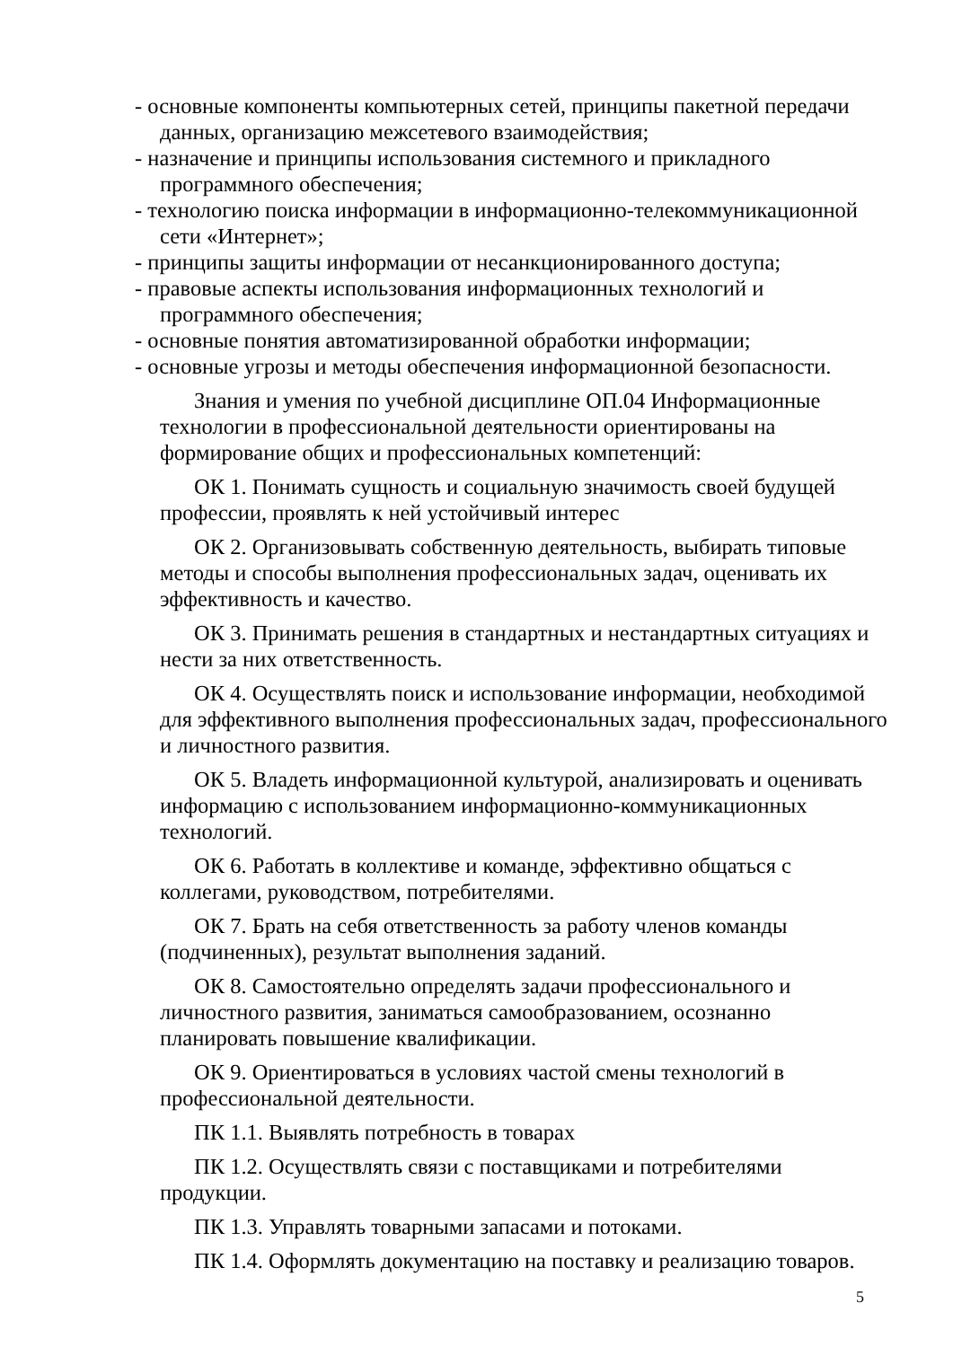- основные компоненты компьютерных сетей, принципы пакетной передачи данных, организацию межсетевого взаимодействия;
- назначение и принципы использования системного и прикладного программного обеспечения;
- технологию поиска информации в информационно-телекоммуникационной сети «Интернет»;
- принципы защиты информации от несанкционированного доступа;
- правовые аспекты использования информационных технологий и программного обеспечения;
- основные понятия автоматизированной обработки информации;
- основные угрозы и методы обеспечения информационной безопасности.
Знания и умения по учебной дисциплине ОП.04 Информационные технологии в профессиональной деятельности ориентированы на формирование общих и профессиональных компетенций:
ОК 1. Понимать сущность и социальную значимость своей будущей профессии, проявлять к ней устойчивый интерес
ОК 2. Организовывать собственную деятельность, выбирать типовые методы и способы выполнения профессиональных задач, оценивать их эффективность и качество.
ОК 3. Принимать решения в стандартных и нестандартных ситуациях и нести за них ответственность.
ОК 4. Осуществлять поиск и использование информации, необходимой для эффективного выполнения профессиональных задач, профессионального и личностного развития.
ОК 5. Владеть информационной культурой, анализировать и оценивать информацию с использованием информационно-коммуникационных технологий.
ОК 6. Работать в коллективе и команде, эффективно общаться с коллегами, руководством, потребителями.
ОК 7. Брать на себя ответственность за работу членов команды (подчиненных), результат выполнения заданий.
ОК 8. Самостоятельно определять задачи профессионального и личностного развития, заниматься самообразованием, осознанно планировать повышение квалификации.
ОК 9. Ориентироваться в условиях частой смены технологий в профессиональной деятельности.
ПК 1.1. Выявлять потребность в товарах
ПК 1.2. Осуществлять связи с поставщиками и потребителями продукции.
ПК 1.3. Управлять товарными запасами и потоками.
ПК 1.4. Оформлять документацию на поставку и реализацию товаров.
5